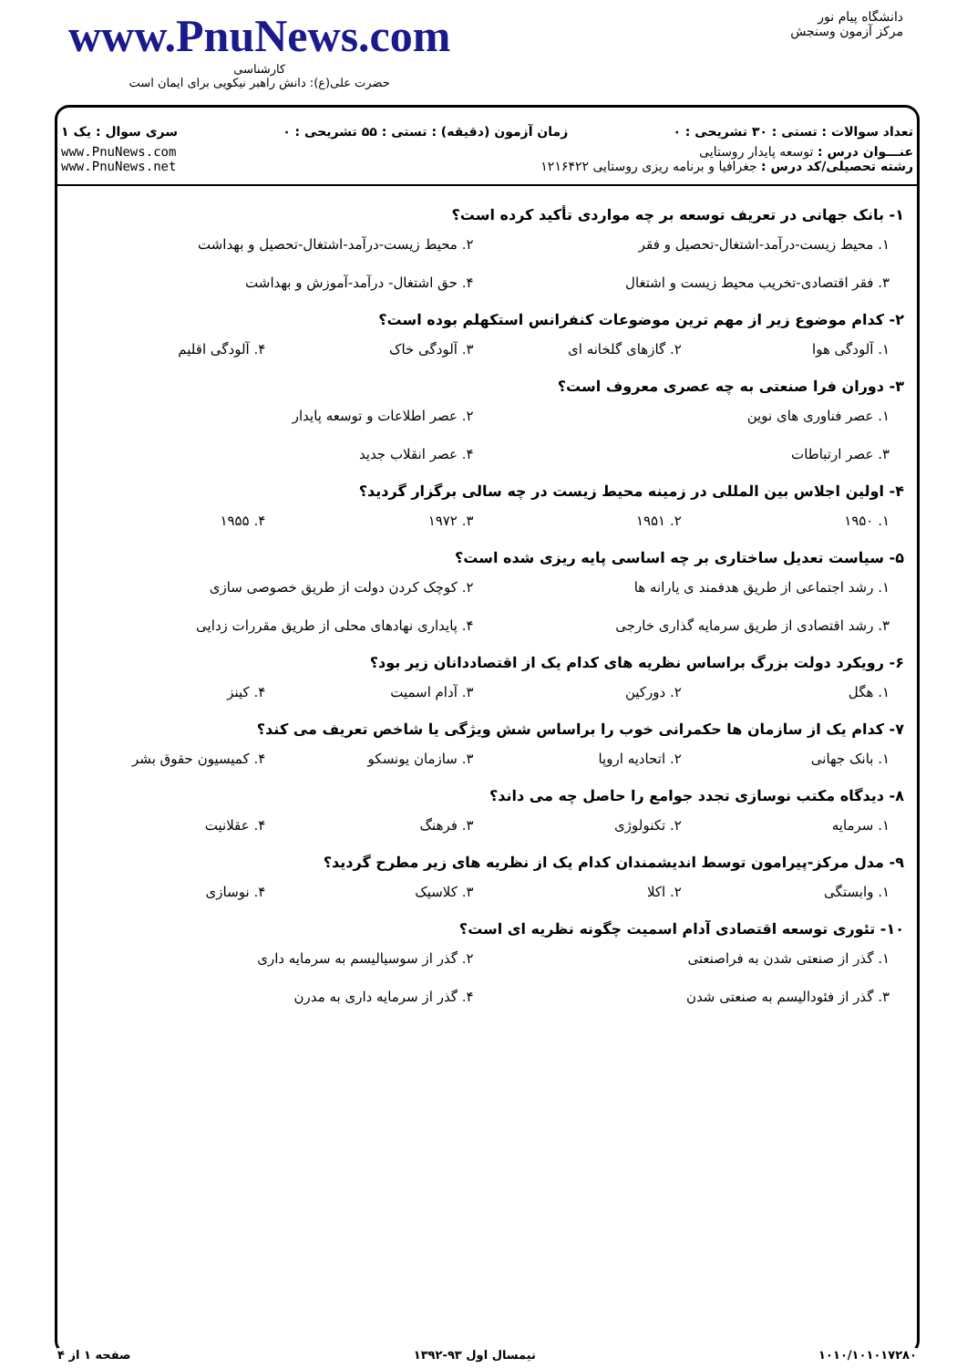www.PnuNews.com
کارشناسی
حضرت علی(ع): دانش راهبر نیکویی برای ایمان است
دانشگاه پیام نور
مرکز آزمون وسنجش
تعداد سوالات : تستی : ۳۰ تشریحی : ۰ زمان آزمون (دقیقه) : تستی : ۵۵ تشریحی : ۰ سری سوال : یک ۱
عنـــوان درس : توسعه پایدار روستایی
رشته تحصیلی/کد درس : جغرافیا و برنامه ریزی روستایی ۱۲۱۶۴۲۲ www.PnuNews.com
www.PnuNews.net
۱- بانک جهانی در تعریف توسعه بر چه مواردی تأکید کرده است؟
۱. محیط زیست-درآمد-اشتغال-تحصیل و فقر ۲. محیط زیست-درآمد-اشتغال-تحصیل و بهداشت ۳. فقر اقتصادی-تخریب محیط زیست و اشتغال ۴. حق اشتغال- درآمد-آموزش و بهداشت
۲- کدام موضوع زیر از مهم ترین موضوعات کنفرانس استکهلم بوده است؟
۱. آلودگی هوا ۲. گازهای گلخانه ای ۳. آلودگی خاک ۴. آلودگی اقلیم
۳- دوران فرا صنعتی به چه عصری معروف است؟
۱. عصر فناوری های نوین ۲. عصر اطلاعات و توسعه پایدار ۳. عصر ارتباطات ۴. عصر انقلاب جدید
۴- اولین اجلاس بین المللی در زمینه محیط زیست در چه سالی برگزار گردید؟
۱. ۱۹۵۰ ۲. ۱۹۵۱ ۳. ۱۹۷۲ ۴. ۱۹۵۵
۵- سیاست تعدیل ساختاری بر چه اساسی پایه ریزی شده است؟
۱. رشد اجتماعی از طریق هدفمند ی یارانه ها ۲. کوچک کردن دولت از طریق خصوصی سازی ۳. رشد اقتصادی از طریق سرمایه گذاری خارجی ۴. پایداری نهادهای محلی از طریق مقررات زدایی
۶- رویکرد دولت بزرگ براساس نظریه های کدام یک از اقتصاددانان زیر بود؟
۱. هگل ۲. دورکین ۳. آدام اسمیت ۴. کینز
۷- کدام یک از سازمان ها حکمرانی خوب را براساس شش ویژگی یا شاخص تعریف می کند؟
۱. بانک جهانی ۲. اتحادیه اروپا ۳. سازمان یونسکو ۴. کمیسیون حقوق بشر
۸- دیدگاه مکتب نوسازی تجدد جوامع را حاصل چه می داند؟
۱. سرمایه ۲. تکنولوژی ۳. فرهنگ ۴. عقلانیت
۹- مدل مرکز-پیرامون توسط اندیشمندان کدام یک از نظریه های زیر مطرح گردید؟
۱. وابستگی ۲. اکلا ۳. کلاسیک ۴. نوسازی
۱۰- تئوری توسعه اقتصادی آدام اسمیت چگونه نظریه ای است؟
۱. گذر از صنعتی شدن به فراصنعتی ۲. گذر از سوسیالیسم به سرمایه داری ۳. گذر از فئودالیسم به صنعتی شدن ۴. گذر از سرمایه داری به مدرن
۱۰۱۰/۱۰۱۰۱۷۲۸۰ نیمسال اول ۹۳-۱۳۹۲ صفحه ۱ از ۴